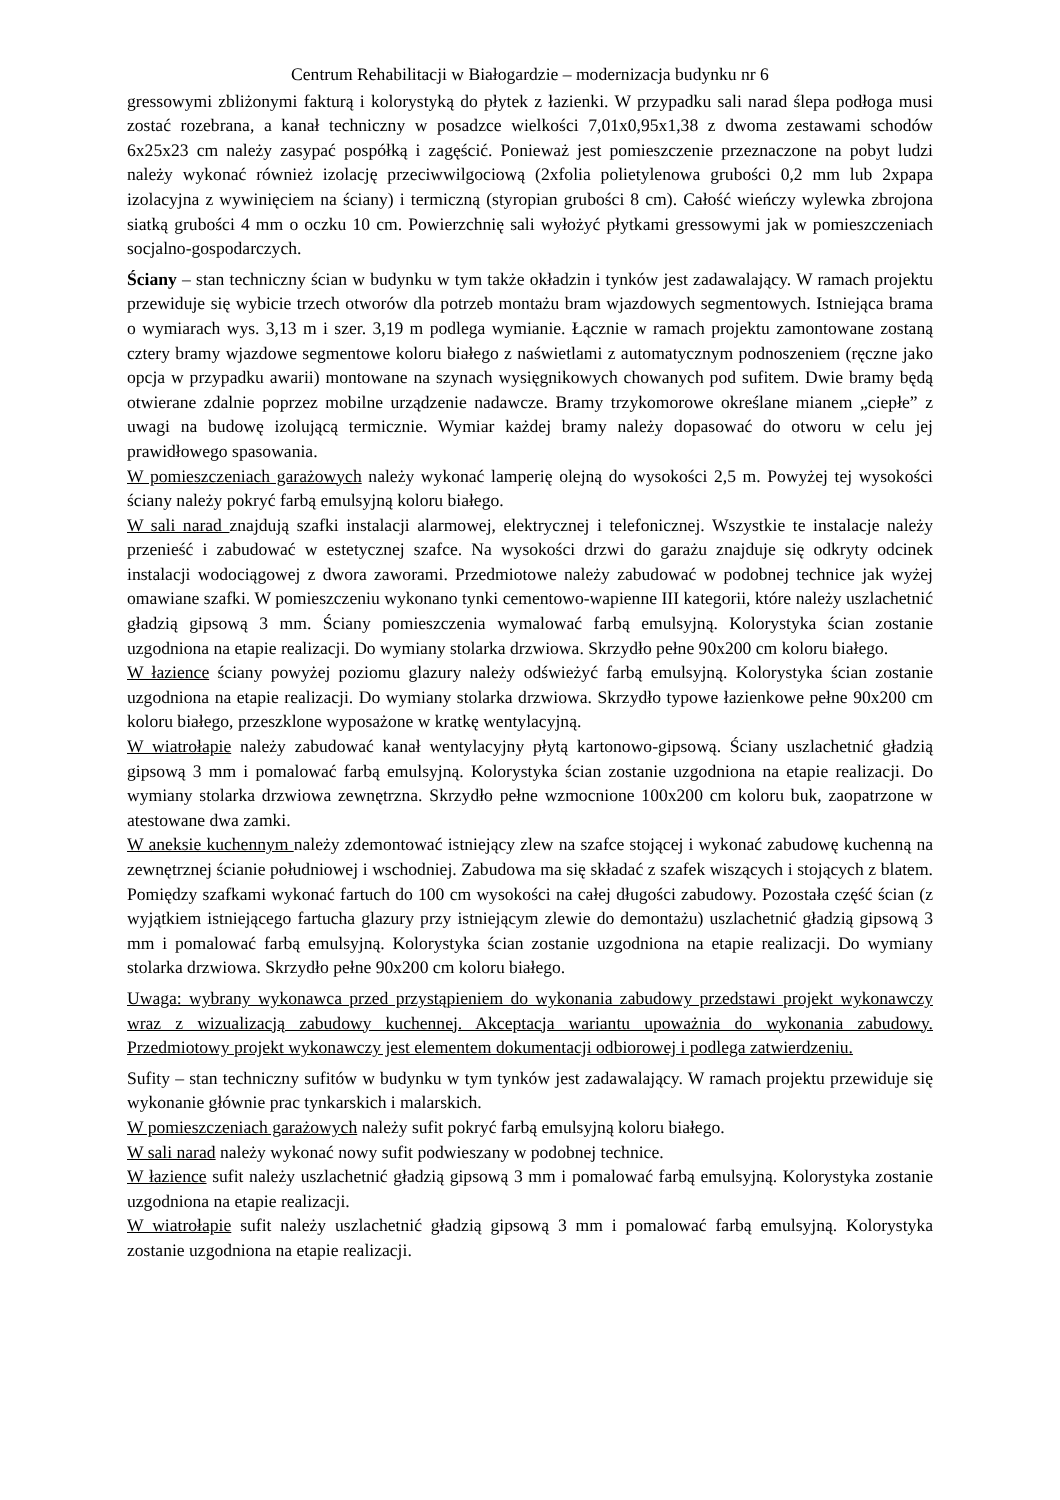Centrum Rehabilitacji w Białogardzie – modernizacja budynku nr 6
gressowymi zbliżonymi fakturą i kolorystyką do płytek z łazienki. W przypadku sali narad ślepa podłoga musi zostać rozebrana, a kanał techniczny w posadzce wielkości 7,01x0,95x1,38 z dwoma zestawami schodów 6x25x23 cm należy zasypać pospółką i zagęścić. Ponieważ jest pomieszczenie przeznaczone na pobyt ludzi należy wykonać również izolację przeciwwilgociową (2xfolia polietylenowa grubości 0,2 mm lub 2xpapa izolacyjna z wywinięciem na ściany) i termiczną (styropian grubości 8 cm). Całość wieńczy wylewka zbrojona siatką grubości 4 mm o oczku 10 cm. Powierzchnię sali wyłożyć płytkami gressowymi jak w pomieszczeniach socjalno-gospodarczych.
Ściany – stan techniczny ścian w budynku w tym także okładzin i tynków jest zadawalający. W ramach projektu przewiduje się wybicie trzech otworów dla potrzeb montażu bram wjazdowych segmentowych. Istniejąca brama o wymiarach wys. 3,13 m i szer. 3,19 m podlega wymianie. Łącznie w ramach projektu zamontowane zostaną cztery bramy wjazdowe segmentowe koloru białego z naświetlami z automatycznym podnoszeniem (ręczne jako opcja w przypadku awarii) montowane na szynach wysięgnikowych chowanych pod sufitem. Dwie bramy będą otwierane zdalnie poprzez mobilne urządzenie nadawcze. Bramy trzykomorowe określane mianem „ciepłe” z uwagi na budowę izolującą termicznie. Wymiar każdej bramy należy dopasować do otworu w celu jej prawidłowego spasowania.
W pomieszczeniach garażowych należy wykonać lamperię olejną do wysokości 2,5 m. Powyżej tej wysokości ściany należy pokryć farbą emulsyjną koloru białego.
W sali narad znajdują szafki instalacji alarmowej, elektrycznej i telefonicznej. Wszystkie te instalacje należy przenieść i zabudować w estetycznej szafce. Na wysokości drzwi do garażu znajduje się odkryty odcinek instalacji wodociągowej z dwora zaworami. Przedmiotowe należy zabudować w podobnej technice jak wyżej omawiane szafki. W pomieszczeniu wykonano tynki cementowo-wapienne III kategorii, które należy uszlachetnić gładzią gipsową 3 mm. Ściany pomieszczenia wymalować farbą emulsyjną. Kolorystyka ścian zostanie uzgodniona na etapie realizacji. Do wymiany stolarka drzwiowa. Skrzydło pełne 90x200 cm koloru białego.
W łazience ściany powyżej poziomu glazury należy odświeżyć farbą emulsyjną. Kolorystyka ścian zostanie uzgodniona na etapie realizacji. Do wymiany stolarka drzwiowa. Skrzydło typowe łazienkowe pełne 90x200 cm koloru białego, przeszklone wyposażone w kratkę wentylacyjną.
W wiatrołapie należy zabudować kanał wentylacyjny płytą kartonowo-gipsową. Ściany uszlachetnić gładzią gipsową 3 mm i pomalować farbą emulsyjną. Kolorystyka ścian zostanie uzgodniona na etapie realizacji. Do wymiany stolarka drzwiowa zewnętrzna. Skrzydło pełne wzmocnione 100x200 cm koloru buk, zaopatrzone w atestowane dwa zamki.
W aneksie kuchennym należy zdemontować istniejący zlew na szafce stojącej i wykonać zabudowę kuchenną na zewnętrznej ścianie południowej i wschodniej. Zabudowa ma się składać z szafek wiszących i stojących z blatem. Pomiędzy szafkami wykonać fartuch do 100 cm wysokości na całej długości zabudowy. Pozostała część ścian (z wyjątkiem istniejącego fartucha glazury przy istniejącym zlewie do demontażu) uszlachetnić gładzią gipsową 3 mm i pomalować farbą emulsyjną. Kolorystyka ścian zostanie uzgodniona na etapie realizacji. Do wymiany stolarka drzwiowa. Skrzydło pełne 90x200 cm koloru białego.
Uwaga: wybrany wykonawca przed przystąpieniem do wykonania zabudowy przedstawi projekt wykonawczy wraz z wizualizacją zabudowy kuchennej. Akceptacja wariantu upoważnia do wykonania zabudowy. Przedmiotowy projekt wykonawczy jest elementem dokumentacji odbiorowej i podlega zatwierdzeniu.
Sufity – stan techniczny sufitów w budynku w tym tynków jest zadawalający. W ramach projektu przewiduje się wykonanie głównie prac tynkarskich i malarskich.
W pomieszczeniach garażowych należy sufit pokryć farbą emulsyjną koloru białego.
W sali narad należy wykonać nowy sufit podwieszany w podobnej technice.
W łazience sufit należy uszlachetnić gładzią gipsową 3 mm i pomalować farbą emulsyjną. Kolorystyka zostanie uzgodniona na etapie realizacji.
W wiatrołapie sufit należy uszlachetnić gładzią gipsową 3 mm i pomalować farbą emulsyjną. Kolorystyka zostanie uzgodniona na etapie realizacji.